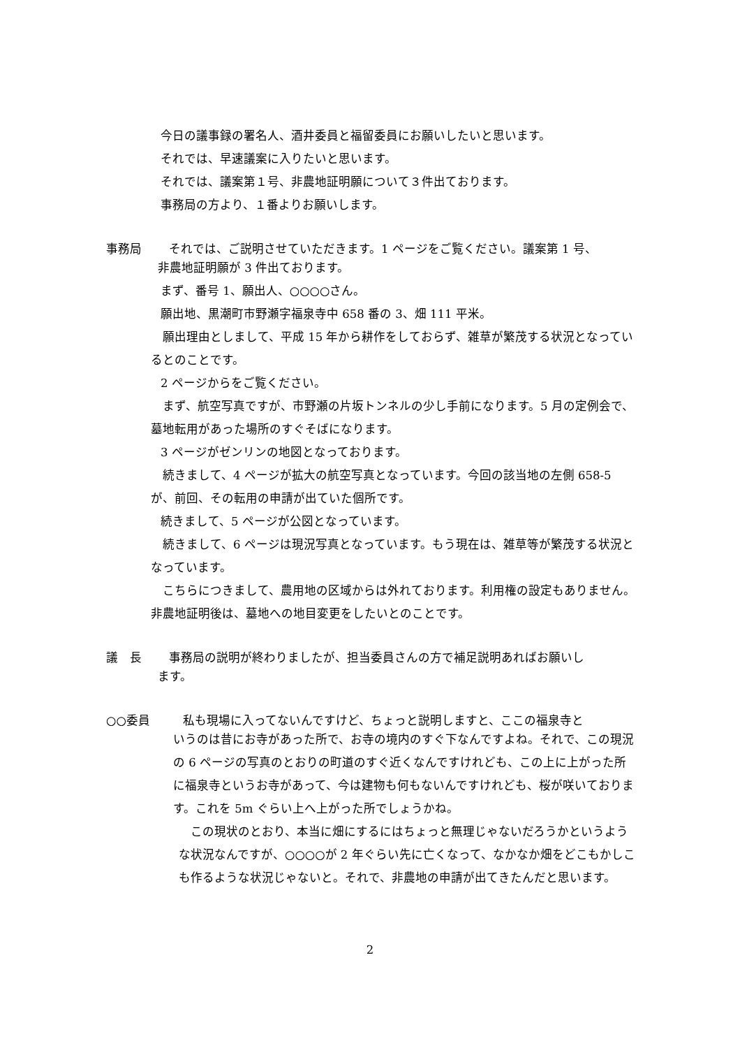今日の議事録の署名人、酒井委員と福留委員にお願いしたいと思います。
それでは、早速議案に入りたいと思います。
それでは、議案第１号、非農地証明願について３件出ております。
事務局の方より、１番よりお願いします。
事務局 それでは、ご説明させていただきます。1 ページをご覧ください。議案第 1 号、
非農地証明願が 3 件出ております。
まず、番号 1、願出人、○○○○さん。
願出地、黒潮町市野瀬字福泉寺中 658 番の 3、畑 111 平米。
　願出理由としまして、平成 15 年から耕作をしておらず、雑草が繁茂する状況となっているとのことです。
2 ページからをご覧ください。
　まず、航空写真ですが、市野瀬の片坂トンネルの少し手前になります。5 月の定例会で、墓地転用があった場所のすぐそばになります。
3 ページがゼンリンの地図となっております。
　続きまして、4 ページが拡大の航空写真となっています。今回の該当地の左側 658-5 が、前回、その転用の申請が出ていた個所です。
続きまして、5 ページが公図となっています。
　続きまして、6 ページは現況写真となっています。もう現在は、雑草等が繁茂する状況となっています。
　こちらにつきまして、農用地の区域からは外れております。利用権の設定もありません。非農地証明後は、墓地への地目変更をしたいとのことです。
議　長 事務局の説明が終わりましたが、担当委員さんの方で補足説明あればお願いし
ます。
○○委員 私も現場に入ってないんですけど、ちょっと説明しますと、ここの福泉寺と
いうのは昔にお寺があった所で、お寺の境内のすぐ下なんですよね。それで、この現況の 6 ページの写真のとおりの町道のすぐ近くなんですけれども、この上に上がった所に福泉寺というお寺があって、今は建物も何もないんですけれども、桜が咲いております。これを 5m ぐらい上へ上がった所でしょうかね。
　この現状のとおり、本当に畑にするにはちょっと無理じゃないだろうかというような状況なんですが、○○○○が 2 年ぐらい先に亡くなって、なかなか畑をどこもかしこも作るような状況じゃないと。それで、非農地の申請が出てきたんだと思います。
2